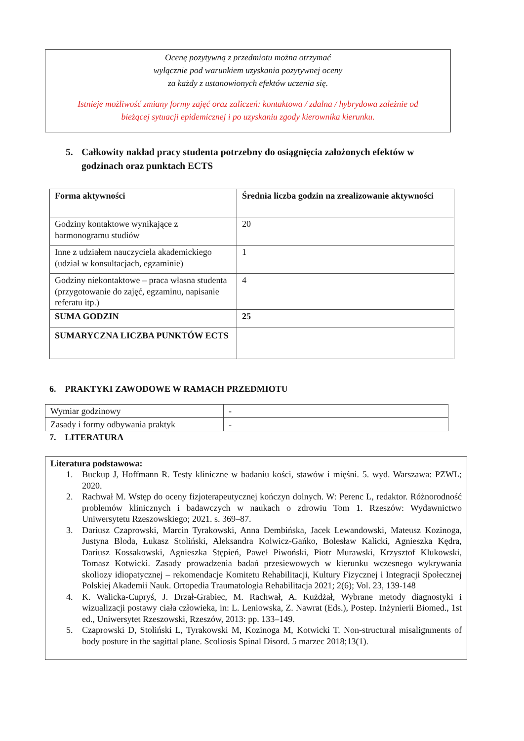Ocenę pozytywną z przedmiotu można otrzymać
wyłącznie pod warunkiem uzyskania pozytywnej oceny
za każdy z ustanowionych efektów uczenia się.
Istnieje możliwość zmiany formy zajęć oraz zaliczeń: kontaktowa / zdalna / hybrydowa zależnie od
bieżącej sytuacji epidemicznej i po uzyskaniu zgody kierownika kierunku.
5. Całkowity nakład pracy studenta potrzebny do osiągnięcia założonych efektów w godzinach oraz punktach ECTS
| Forma aktywności | Średnia liczba godzin na zrealizowanie aktywności |
| --- | --- |
| Godziny kontaktowe wynikające z harmonogramu studiów | 20 |
| Inne z udziałem nauczyciela akademickiego (udział w konsultacjach, egzaminie) | 1 |
| Godziny niekontaktowe – praca własna studenta (przygotowanie do zajęć, egzaminu, napisanie referatu itp.) | 4 |
| SUMA GODZIN | 25 |
| SUMARYCZNA LICZBA PUNKTÓW ECTS | |
6. PRAKTYKI ZAWODOWE W RAMACH PRZEDMIOTU
| Wymiar godzinowy | - |
| Zasady i formy odbywania praktyk | - |
7. LITERATURA
Literatura podstawowa:
1. Buckup J, Hoffmann R. Testy kliniczne w badaniu kości, stawów i mięśni. 5. wyd. Warszawa: PZWL; 2020.
2. Rachwał M. Wstęp do oceny fizjoterapeutycznej kończyn dolnych. W: Perenc L, redaktor. Różnorodność problemów klinicznych i badawczych w naukach o zdrowiu Tom 1. Rzeszów: Wydawnictwo Uniwersytetu Rzeszowskiego; 2021. s. 369–87.
3. Dariusz Czaprowski, Marcin Tyrakowski, Anna Dembińska, Jacek Lewandowski, Mateusz Kozinoga, Justyna Bloda, Łukasz Stoliński, Aleksandra Kolwicz-Gańko, Bolesław Kalicki, Agnieszka Kędra, Dariusz Kossakowski, Agnieszka Stępień, Paweł Piwoński, Piotr Murawski, Krzysztof Klukowski, Tomasz Kotwicki. Zasady prowadzenia badań przesiewowych w kierunku wczesnego wykrywania skoliozy idiopatycznej – rekomendacje Komitetu Rehabilitacji, Kultury Fizycznej i Integracji Społecznej Polskiej Akademii Nauk. Ortopedia Traumatologia Rehabilitacja 2021; 2(6); Vol. 23, 139-148
4. K. Walicka-Cupryś, J. Drzał-Grabiec, M. Rachwał, A. Kużdżał, Wybrane metody diagnostyki i wizualizacji postawy ciała człowieka, in: L. Leniowska, Z. Nawrat (Eds.), Postep. Inżynierii Biomed., 1st ed., Uniwersytet Rzeszowski, Rzeszów, 2013: pp. 133–149.
5. Czaprowski D, Stoliński L, Tyrakowski M, Kozinoga M, Kotwicki T. Non-structural misalignments of body posture in the sagittal plane. Scoliosis Spinal Disord. 5 marzec 2018;13(1).